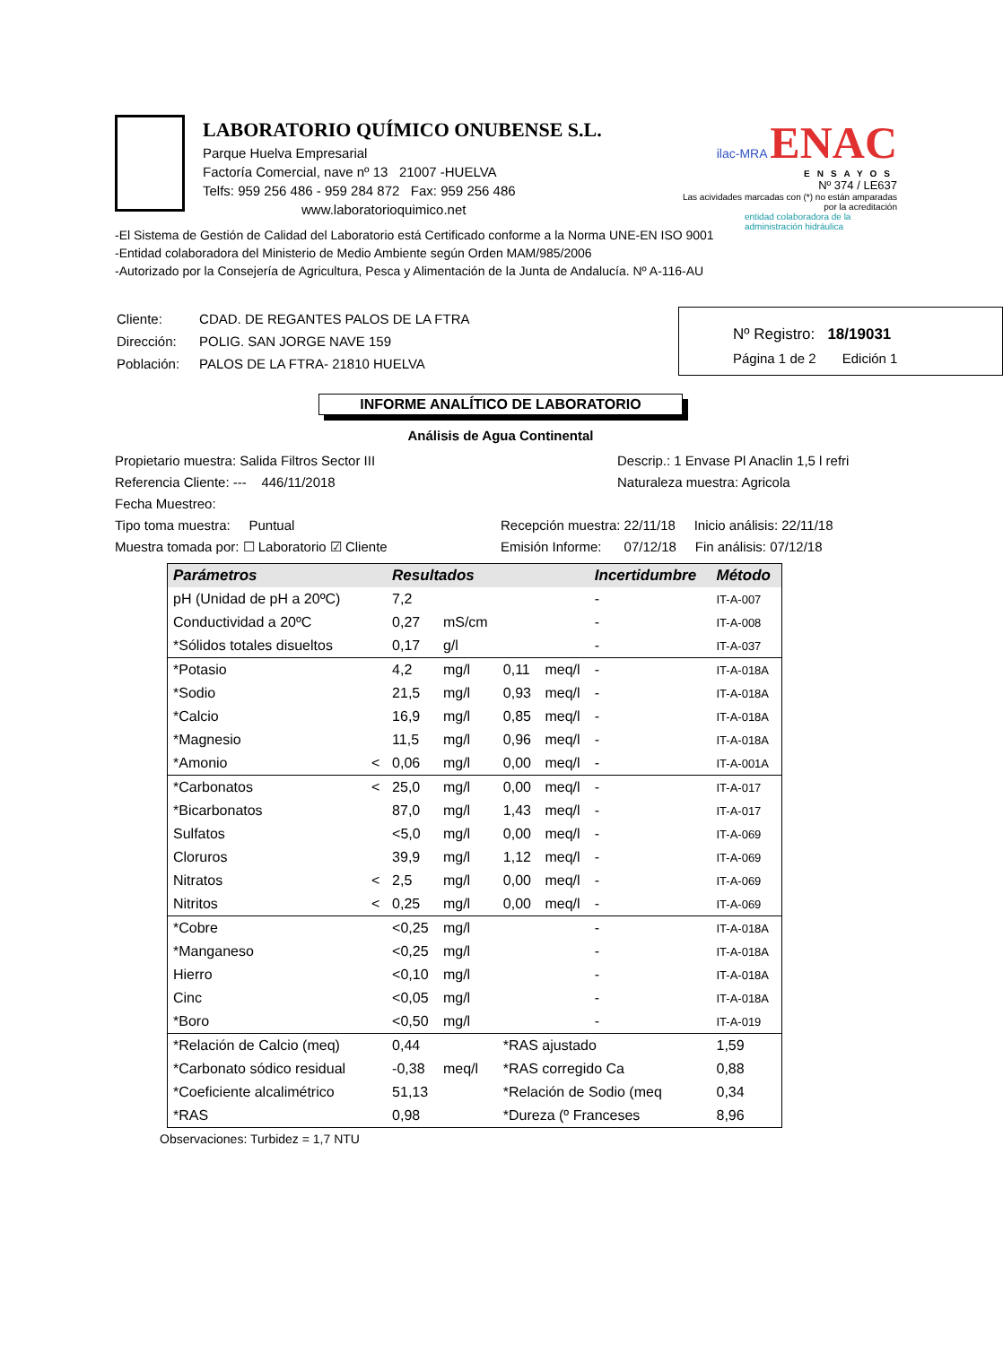LABORATORIO QUÍMICO ONUBENSE S.L.
Parque Huelva Empresarial
Factoría Comercial, nave nº 13 21007 -HUELVA
Telfs: 959 256 486 - 959 284 872 Fax: 959 256 486
www.laboratorioquimico.net
ilac-MRA ENAC
ENSAYOS
Nº 374 / LE637
Las acividades marcadas con (*) no están amparadas por la acreditación
entidad colaboradora de la administración hidráulica
-El Sistema de Gestión de Calidad del Laboratorio está Certificado conforme a la Norma UNE-EN ISO 9001
-Entidad colaboradora del Ministerio de Medio Ambiente según Orden MAM/985/2006
-Autorizado por la Consejería de Agricultura, Pesca y Alimentación de la Junta de Andalucía. Nº A-116-AU
| Cliente: | CDAD. DE REGANTES PALOS DE LA FTRA |
| Dirección: | POLIG. SAN JORGE NAVE 159 |
| Población: | PALOS DE LA FTRA- 21810 HUELVA |
Nº Registro: 18/19031
Página 1 de 2 Edición 1
INFORME ANALÍTICO DE LABORATORIO
Análisis de Agua Continental
Propietario muestra: Salida Filtros Sector III
Descrip.: 1 Envase Pl Anaclin 1,5 l refri
Referencia Cliente: --- 446/11/2018
Naturaleza muestra: Agricola
Fecha Muestreo:
Tipo toma muestra: Puntual
Recepción muestra: 22/11/18 Inicio análisis: 22/11/18
Muestra tomada por: ☐ Laboratorio ☑ Cliente
Emisión Informe: 07/12/18 Fin análisis: 07/12/18
| Parámetros | | Resultados | | | | Incertidumbre | Método |
| --- | --- | --- | --- | --- | --- | --- | --- |
| pH (Unidad de pH a 20ºC) | | 7,2 | | | | - | IT-A-007 |
| Conductividad a 20ºC | | 0,27 | mS/cm | | | - | IT-A-008 |
| *Sólidos totales disueltos | | 0,17 | g/l | | | - | IT-A-037 |
| *Potasio | | 4,2 | mg/l | 0,11 | meq/l | - | IT-A-018A |
| *Sodio | | 21,5 | mg/l | 0,93 | meq/l | - | IT-A-018A |
| *Calcio | | 16,9 | mg/l | 0,85 | meq/l | - | IT-A-018A |
| *Magnesio | | 11,5 | mg/l | 0,96 | meq/l | - | IT-A-018A |
| *Amonio | < | 0,06 | mg/l | 0,00 | meq/l | - | IT-A-001A |
| *Carbonatos | < | 25,0 | mg/l | 0,00 | meq/l | - | IT-A-017 |
| *Bicarbonatos | | 87,0 | mg/l | 1,43 | meq/l | - | IT-A-017 |
| Sulfatos | | <5,0 | mg/l | 0,00 | meq/l | - | IT-A-069 |
| Cloruros | | 39,9 | mg/l | 1,12 | meq/l | - | IT-A-069 |
| Nitratos | < | 2,5 | mg/l | 0,00 | meq/l | - | IT-A-069 |
| Nitritos | < | 0,25 | mg/l | 0,00 | meq/l | - | IT-A-069 |
| *Cobre | | <0,25 | mg/l | | | - | IT-A-018A |
| *Manganeso | | <0,25 | mg/l | | | - | IT-A-018A |
| Hierro | | <0,10 | mg/l | | | - | IT-A-018A |
| Cinc | | <0,05 | mg/l | | | - | IT-A-018A |
| *Boro | | <0,50 | mg/l | | | - | IT-A-019 |
| *Relación de Calcio (meq) | | 0,44 | | *RAS ajustado | | | 1,59 |
| *Carbonato sódico residual | | -0,38 | meq/l | *RAS corregido Ca | | | 0,88 |
| *Coeficiente alcalimétrico | | 51,13 | | *Relación de Sodio (meq | | | 0,34 |
| *RAS | | 0,98 | | *Dureza (º Franceses | | | 8,96 |
Observaciones: Turbidez = 1,7 NTU